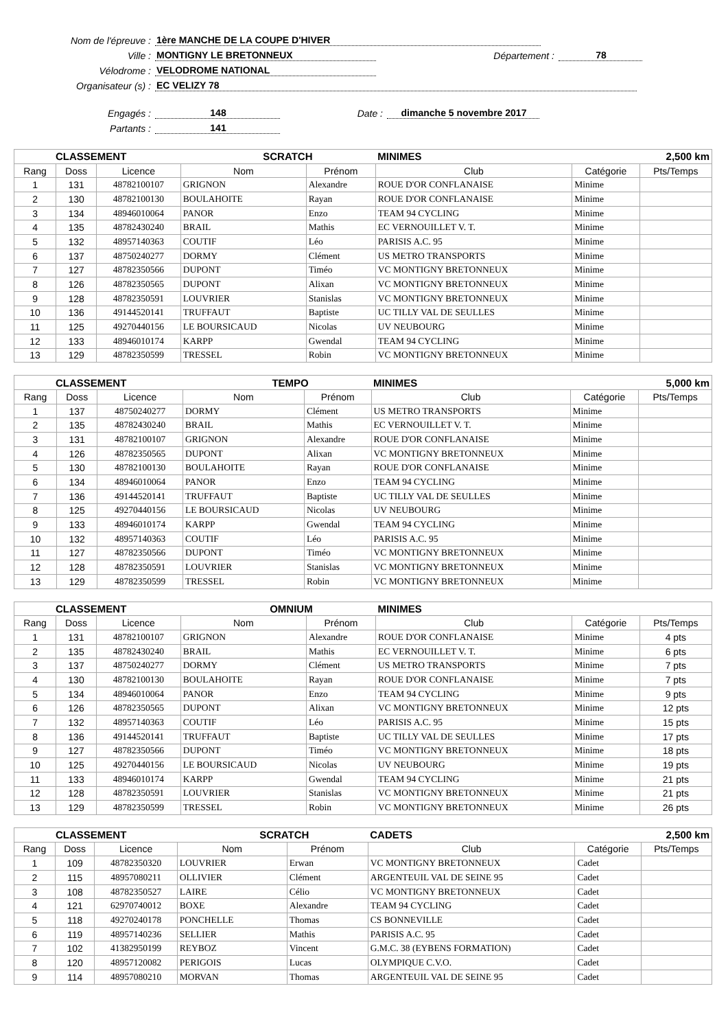Nom de l'épreuve :
1ère MANCHE DE LA COUPE D'HIVER
Ville :
MONTIGNY LE BRETONNEUX
Département :
78
Vélodrome :
VELODROME NATIONAL
Organisateur (s) :
EC VELIZY 78
Engagés :
148
Date :
dimanche 5 novembre 2017
Partants :
141
| CLASSEMENT | | | SCRATCH | | MINIMES | | 2,500 km |
| --- | --- | --- | --- | --- | --- | --- | --- |
| Rang | Doss | Licence | Nom | Prénom | Club | Catégorie | Pts/Temps |
| 1 | 131 | 48782100107 | GRIGNON | Alexandre | ROUE D'OR CONFLANAISE | Minime | |
| 2 | 130 | 48782100130 | BOULAHOITE | Rayan | ROUE D'OR CONFLANAISE | Minime | |
| 3 | 134 | 48946010064 | PANOR | Enzo | TEAM 94 CYCLING | Minime | |
| 4 | 135 | 48782430240 | BRAIL | Mathis | EC VERNOUILLET V. T. | Minime | |
| 5 | 132 | 48957140363 | COUTIF | Léo | PARISIS A.C. 95 | Minime | |
| 6 | 137 | 48750240277 | DORMY | Clément | US METRO TRANSPORTS | Minime | |
| 7 | 127 | 48782350566 | DUPONT | Timéo | VC MONTIGNY BRETONNEUX | Minime | |
| 8 | 126 | 48782350565 | DUPONT | Alixan | VC MONTIGNY BRETONNEUX | Minime | |
| 9 | 128 | 48782350591 | LOUVRIER | Stanislas | VC MONTIGNY BRETONNEUX | Minime | |
| 10 | 136 | 49144520141 | TRUFFAUT | Baptiste | UC TILLY VAL DE SEULLES | Minime | |
| 11 | 125 | 49270440156 | LE BOURSICAUD | Nicolas | UV NEUBOURG | Minime | |
| 12 | 133 | 48946010174 | KARPP | Gwendal | TEAM 94 CYCLING | Minime | |
| 13 | 129 | 48782350599 | TRESSEL | Robin | VC MONTIGNY BRETONNEUX | Minime | |
| CLASSEMENT | | | TEMPO | | MINIMES | | 5,000 km |
| --- | --- | --- | --- | --- | --- | --- | --- |
| Rang | Doss | Licence | Nom | Prénom | Club | Catégorie | Pts/Temps |
| 1 | 137 | 48750240277 | DORMY | Clément | US METRO TRANSPORTS | Minime | |
| 2 | 135 | 48782430240 | BRAIL | Mathis | EC VERNOUILLET V. T. | Minime | |
| 3 | 131 | 48782100107 | GRIGNON | Alexandre | ROUE D'OR CONFLANAISE | Minime | |
| 4 | 126 | 48782350565 | DUPONT | Alixan | VC MONTIGNY BRETONNEUX | Minime | |
| 5 | 130 | 48782100130 | BOULAHOITE | Rayan | ROUE D'OR CONFLANAISE | Minime | |
| 6 | 134 | 48946010064 | PANOR | Enzo | TEAM 94 CYCLING | Minime | |
| 7 | 136 | 49144520141 | TRUFFAUT | Baptiste | UC TILLY VAL DE SEULLES | Minime | |
| 8 | 125 | 49270440156 | LE BOURSICAUD | Nicolas | UV NEUBOURG | Minime | |
| 9 | 133 | 48946010174 | KARPP | Gwendal | TEAM 94 CYCLING | Minime | |
| 10 | 132 | 48957140363 | COUTIF | Léo | PARISIS A.C. 95 | Minime | |
| 11 | 127 | 48782350566 | DUPONT | Timéo | VC MONTIGNY BRETONNEUX | Minime | |
| 12 | 128 | 48782350591 | LOUVRIER | Stanislas | VC MONTIGNY BRETONNEUX | Minime | |
| 13 | 129 | 48782350599 | TRESSEL | Robin | VC MONTIGNY BRETONNEUX | Minime | |
| CLASSEMENT | | | OMNIUM | | MINIMES | | |
| --- | --- | --- | --- | --- | --- | --- | --- |
| Rang | Doss | Licence | Nom | Prénom | Club | Catégorie | Pts/Temps |
| 1 | 131 | 48782100107 | GRIGNON | Alexandre | ROUE D'OR CONFLANAISE | Minime | 4 pts |
| 2 | 135 | 48782430240 | BRAIL | Mathis | EC VERNOUILLET V. T. | Minime | 6 pts |
| 3 | 137 | 48750240277 | DORMY | Clément | US METRO TRANSPORTS | Minime | 7 pts |
| 4 | 130 | 48782100130 | BOULAHOITE | Rayan | ROUE D'OR CONFLANAISE | Minime | 7 pts |
| 5 | 134 | 48946010064 | PANOR | Enzo | TEAM 94 CYCLING | Minime | 9 pts |
| 6 | 126 | 48782350565 | DUPONT | Alixan | VC MONTIGNY BRETONNEUX | Minime | 12 pts |
| 7 | 132 | 48957140363 | COUTIF | Léo | PARISIS A.C. 95 | Minime | 15 pts |
| 8 | 136 | 49144520141 | TRUFFAUT | Baptiste | UC TILLY VAL DE SEULLES | Minime | 17 pts |
| 9 | 127 | 48782350566 | DUPONT | Timéo | VC MONTIGNY BRETONNEUX | Minime | 18 pts |
| 10 | 125 | 49270440156 | LE BOURSICAUD | Nicolas | UV NEUBOURG | Minime | 19 pts |
| 11 | 133 | 48946010174 | KARPP | Gwendal | TEAM 94 CYCLING | Minime | 21 pts |
| 12 | 128 | 48782350591 | LOUVRIER | Stanislas | VC MONTIGNY BRETONNEUX | Minime | 21 pts |
| 13 | 129 | 48782350599 | TRESSEL | Robin | VC MONTIGNY BRETONNEUX | Minime | 26 pts |
| CLASSEMENT | | | SCRATCH | | CADETS | | 2,500 km |
| --- | --- | --- | --- | --- | --- | --- | --- |
| Rang | Doss | Licence | Nom | Prénom | Club | Catégorie | Pts/Temps |
| 1 | 109 | 48782350320 | LOUVRIER | Erwan | VC MONTIGNY BRETONNEUX | Cadet | |
| 2 | 115 | 48957080211 | OLLIVIER | Clément | ARGENTEUIL VAL DE SEINE 95 | Cadet | |
| 3 | 108 | 48782350527 | LAIRE | Célio | VC MONTIGNY BRETONNEUX | Cadet | |
| 4 | 121 | 62970740012 | BOXE | Alexandre | TEAM 94 CYCLING | Cadet | |
| 5 | 118 | 49270240178 | PONCHELLE | Thomas | CS BONNEVILLE | Cadet | |
| 6 | 119 | 48957140236 | SELLIER | Mathis | PARISIS A.C. 95 | Cadet | |
| 7 | 102 | 41382950199 | REYBOZ | Vincent | G.M.C. 38 (EYBENS FORMATION) | Cadet | |
| 8 | 120 | 48957120082 | PERIGOIS | Lucas | OLYMPIQUE C.V.O. | Cadet | |
| 9 | 114 | 48957080210 | MORVAN | Thomas | ARGENTEUIL VAL DE SEINE 95 | Cadet | |